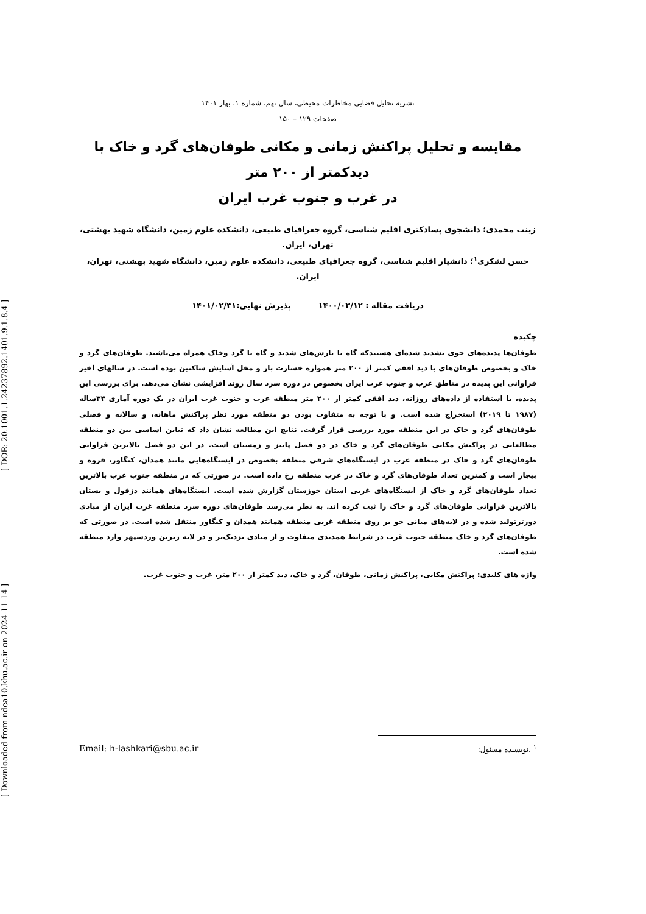[ Downloaded from ndea10.khu.ac.ir on 2024-11-14 ] [ DOR: 20.1001.1.24237892.1401.9.1.8.4 ]
نشریه تحلیل فضایی مخاطرات محیطی، سال نهم، شماره ۱، بهار ۱۴۰۱
صفحات ۱۲۹ – ۱۵۰
مقایسه و تحلیل پراکنش زمانی و مکانی طوفان‌های گرد و خاک با دیدکمتر از ۲۰۰ متر
در غرب و جنوب غرب ایران
زینب محمدی؛ دانشجوی پسادکتری اقلیم شناسی، گروه جغرافیای طبیعی، دانشکده علوم زمین، دانشگاه شهید بهشتی، تهران، ایران.
حسن لشکری<sup>۱</sup>؛ دانشیار اقلیم شناسی، گروه جغرافیای طبیعی، دانشکده علوم زمین، دانشگاه شهید بهشتی، تهران، ایران.
دریافت مقاله : ۱۴۰۰/۰۳/۱۲ پذیرش نهایی:۱۴۰۱/۰۲/۳۱
چکیده
طوفان‌ها پدیده‌های جوی تشدید شده‌ای هستندکه گاه با بارش‌های شدید و گاه با گرد وخاک همراه می‌باشند. طوفان‌های گرد و خاک و بخصوص طوفان‌های با دید افقی کمتر از ۲۰۰ متر همواره خسارت بار و مخل آسایش ساکنین بوده است. در سالهای اخیر فراوانی این پدیده در مناطق غرب و جنوب غرب ایران بخصوص در دوره سرد سال روند افزایشی نشان می‌دهد. برای بررسی این پدیده، با استفاده از داده‌های روزانه، دید افقی کمتر از ۲۰۰ متر منطقه غرب و جنوب غرب ایران در یک دوره آماری ۳۳ساله (۱۹۸۷ تا ۲۰۱۹) استخراج شده است. و با توجه به متفاوت بودن دو منطقه مورد نظر پراکنش ماهانه، و سالانه و فصلی طوفان‌های گرد و خاک در این منطقه مورد بررسی قرار گرفت. نتایج این مطالعه نشان داد که تباین اساسی بین دو منطقه مطالعاتی در پراکنش مکانی طوفان‌های گرد و خاک در دو فصل پاییز و زمستان است. در این دو فصل بالاترین فراوانی طوفان‌های گرد و خاک در منطقه غرب در ایستگاه‌های شرقی منطقه بخصوص در ایستگاه‌هایی مانند همدان، کنگاور، قروه و بیجار است و کمترین تعداد طوفان‌های گرد و خاک در غرب منطقه رخ داده است. در صورتی که در منطقه جنوب غرب بالاترین تعداد طوفان‌های گرد و خاک از ایستگاه‌های غربی استان خوزستان گزارش شده است. ایستگاه‌های همانند دزفول و بستان بالاترین فراوانی طوفان‌های گرد و خاک را ثبت کرده اند. به نظر می‌رسد طوفان‌های دوره سرد منطقه غرب ایران از مبادی دورترتولید شده و در لایه‌های میانی جو بر روی منطقه غربی منطقه همانند همدان و کنگاور منتقل شده است. در صورتی که طوفان‌های گرد و خاک منطقه جنوب غرب در شرایط همدیدی متفاوت و از مبادی نزدیک‌تر و در لایه زیرین وردسپهر وارد منطقه شده است.
واژه های کلیدی: پراکنش مکانی، پراکنش زمانی، طوفان، گرد و خاک، دید کمتر از ۲۰۰ متر، غرب و جنوب غرب.
Email: h-lashkari@sbu.ac.ir <sup>۱</sup> .نویسنده مسئول: